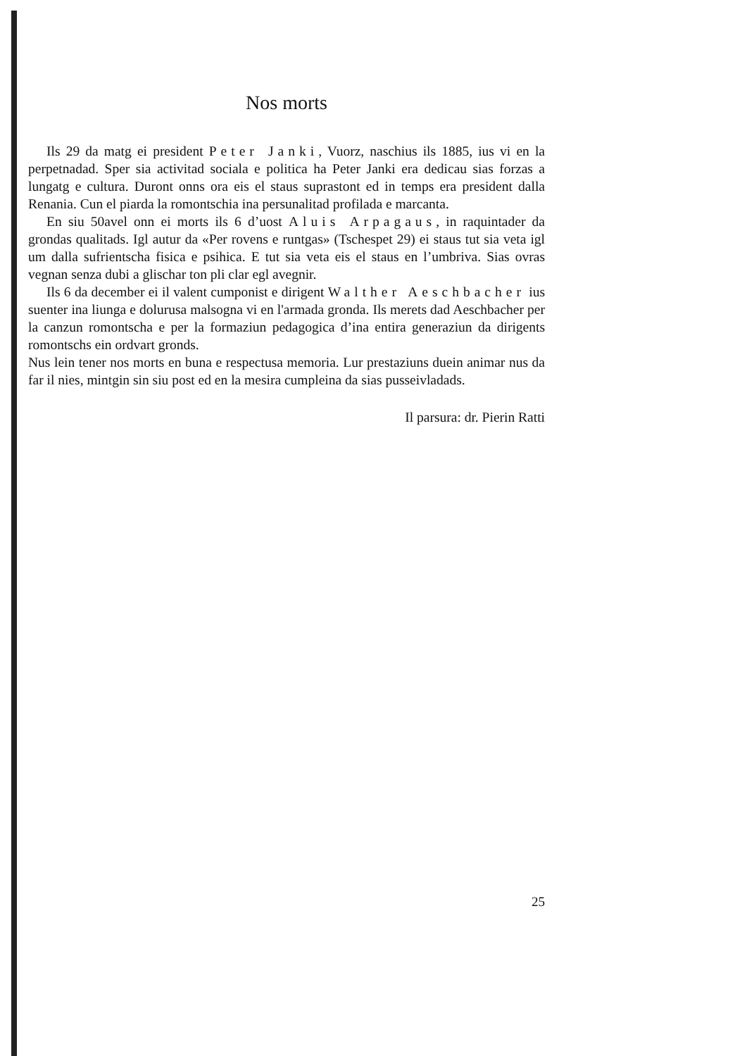Nos morts
Ils 29 da matg ei president Peter Janki, Vuorz, naschius ils 1885, ius vi en la perpetnadad. Sper sia activitad sociala e politica ha Peter Janki era dedicau sias forzas a lungatg e cultura. Duront onns ora eis el staus suprastont ed in temps era president dalla Renania. Cun el piarda la romontschia ina persunalitad profilada e marcanta.
En siu 50avel onn ei morts ils 6 d’uost Aluis Arpagaus, in raquintader da grondas qualitads. Igl autur da «Per rovens e runtgas» (Tschespet 29) ei staus tut sia veta igl um dalla sufrientscha fisica e psihica. E tut sia veta eis el staus en l’umbriva. Sias ovras vegnan senza dubi a glischar ton pli clar egl avegnir.
Ils 6 da december ei il valent cumponist e dirigent Walther Aeschbacher ius suenter ina liunga e dolurusa malsogna vi en l'armada gronda. Ils merets dad Aeschbacher per la canzun romontscha e per la formaziun pedagogica d’ina entira generaziun da dirigents romontschs ein ordvart gronds.
Nus lein tener nos morts en buna e respectusa memoria. Lur prestaziuns duein animar nus da far il nies, mintgin sin siu post ed en la mesira cumpleina da sias pusseivladads.
Il parsura: dr. Pierin Ratti
25